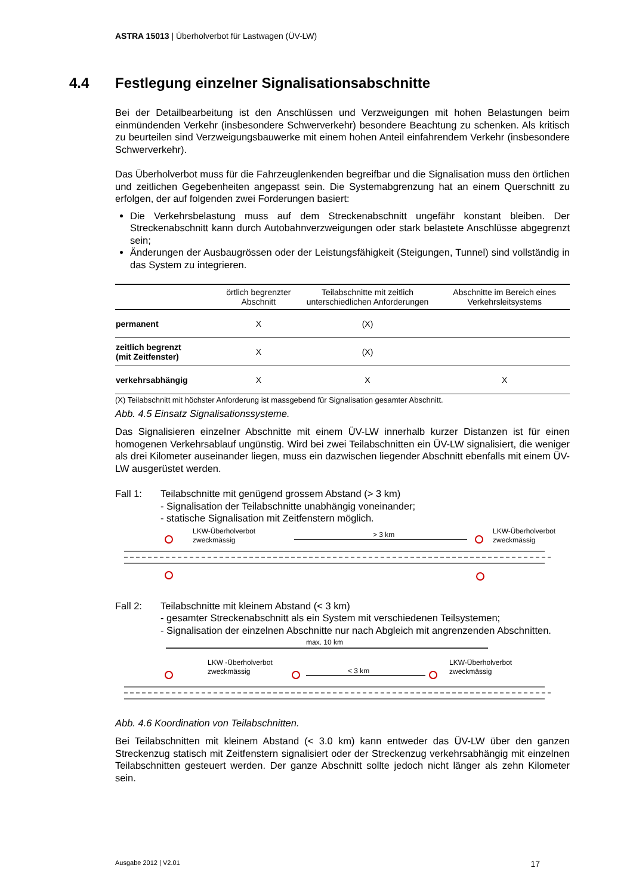ASTRA 15013 | Überholverbot für Lastwagen (ÜV-LW)
4.4 Festlegung einzelner Signalisationsabschnitte
Bei der Detailbearbeitung ist den Anschlüssen und Verzweigungen mit hohen Belastungen beim einmündenden Verkehr (insbesondere Schwerverkehr) besondere Beachtung zu schenken. Als kritisch zu beurteilen sind Verzweigungsbauwerke mit einem hohen Anteil einfahrendem Verkehr (insbesondere Schwerverkehr).
Das Überholverbot muss für die Fahrzeuglenkenden begreifbar und die Signalisation muss den örtlichen und zeitlichen Gegebenheiten angepasst sein. Die Systemabgrenzung hat an einem Querschnitt zu erfolgen, der auf folgenden zwei Forderungen basiert:
Die Verkehrsbelastung muss auf dem Streckenabschnitt ungefähr konstant bleiben. Der Streckenabschnitt kann durch Autobahnverzweigungen oder stark belastete Anschlüsse abgegrenzt sein;
Änderungen der Ausbaugrössen oder der Leistungsfähigkeit (Steigungen, Tunnel) sind vollständig in das System zu integrieren.
| | örtlich begrenzter Abschnitt | Teilabschnitte mit zeitlich unterschiedlichen Anforderungen | Abschnitte im Bereich eines Verkehrsleitsystems |
| --- | --- | --- | --- |
| permanent | X | (X) | |
| zeitlich begrenzt (mit Zeitfenster) | X | (X) | |
| verkehrsabhängig | X | X | X |
(X) Teilabschnitt mit höchster Anforderung ist massgebend für Signalisation gesamter Abschnitt.
Abb. 4.5 Einsatz Signalisationssysteme.
Das Signalisieren einzelner Abschnitte mit einem ÜV-LW innerhalb kurzer Distanzen ist für einen homogenen Verkehrsablauf ungünstig. Wird bei zwei Teilabschnitten ein ÜV-LW signalisiert, die weniger als drei Kilometer auseinander liegen, muss ein dazwischen liegender Abschnitt ebenfalls mit einem ÜV-LW ausgerüstet werden.
Fall 1: Teilabschnitte mit genügend grossem Abstand (> 3 km)
- Signalisation der Teilabschnitte unabhängig voneinander;
- statische Signalisation mit Zeitfenstern möglich.
LKW-Überholverbot
zweckmässig
> 3 km
LKW-Überholverbot
zweckmässig
Fall 2: Teilabschnitte mit kleinem Abstand (< 3 km)
- gesamter Streckenabschnitt als ein System mit verschiedenen Teilsystemen;
- Signalisation der einzelnen Abschnitte nur nach Abgleich mit angrenzenden Abschnitten.
max. 10 km
LKW -Überholverbot
zweckmässig
< 3 km
LKW-Überholverbot
zweckmässig
Abb. 4.6 Koordination von Teilabschnitten.
Bei Teilabschnitten mit kleinem Abstand (< 3.0 km) kann entweder das ÜV-LW über den ganzen Streckenzug statisch mit Zeitfenstern signalisiert oder der Streckenzug verkehrsabhängig mit einzelnen Teilabschnitten gesteuert werden. Der ganze Abschnitt sollte jedoch nicht länger als zehn Kilometer sein.
Ausgabe 2012 | V2.01 17